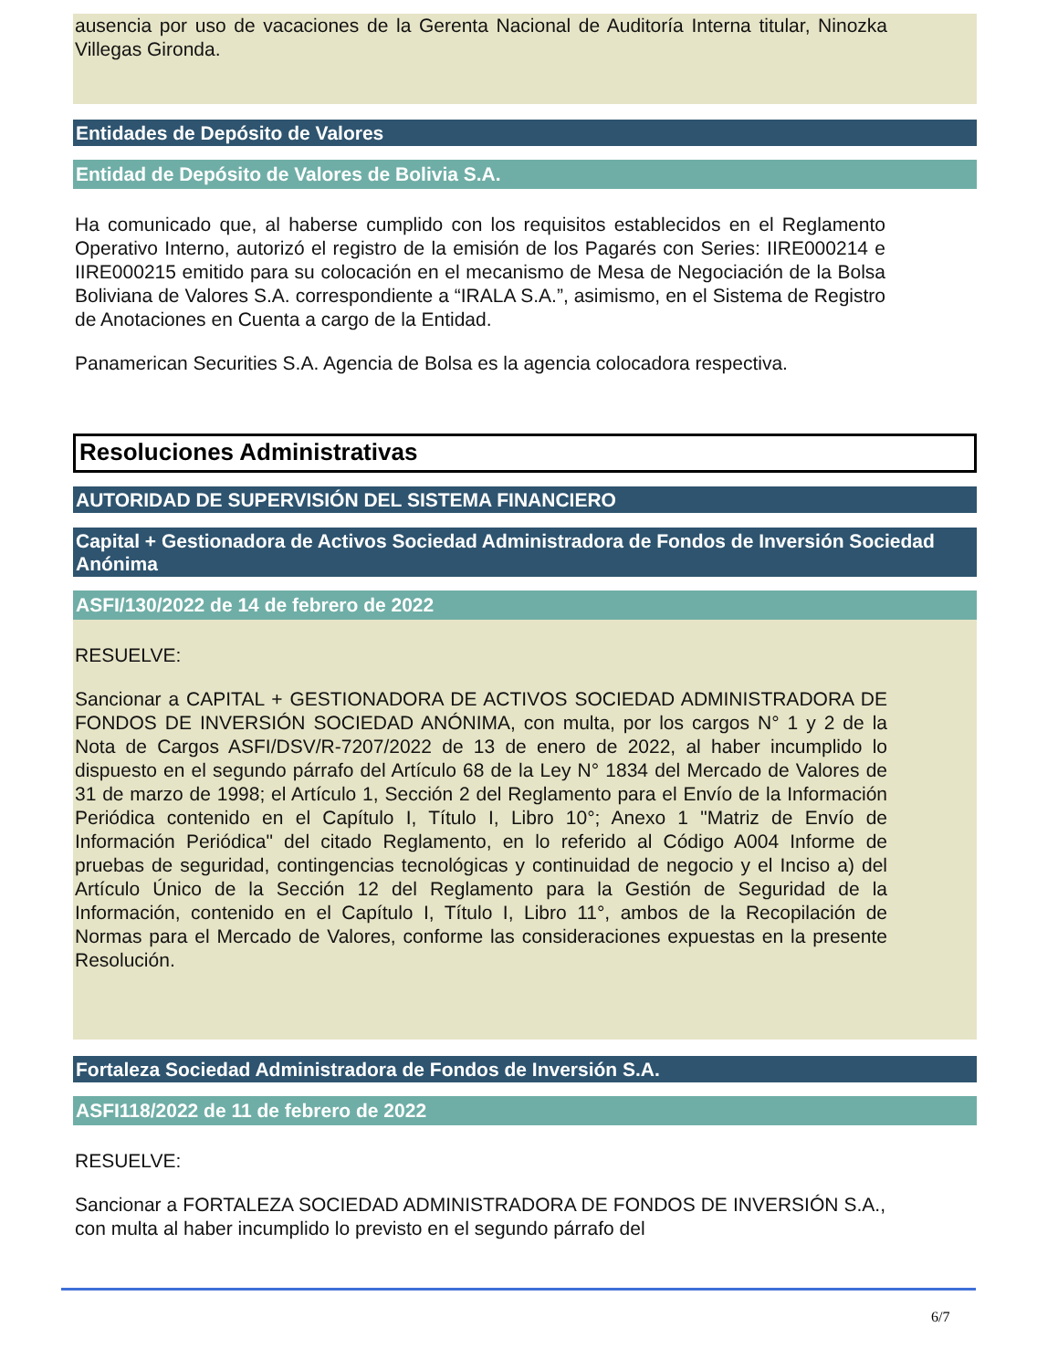ausencia por uso de vacaciones de la Gerenta Nacional de Auditoría Interna titular, Ninozka Villegas Gironda.
Entidades de Depósito de Valores
Entidad de Depósito de Valores de Bolivia S.A.
Ha comunicado que, al haberse cumplido con los requisitos establecidos en el Reglamento Operativo Interno, autorizó el registro de la emisión de los Pagarés con Series: IIRE000214 e IIRE000215 emitido para su colocación en el mecanismo de Mesa de Negociación de la Bolsa Boliviana de Valores S.A. correspondiente a “IRALA S.A.”, asimismo, en el Sistema de Registro de Anotaciones en Cuenta a cargo de la Entidad.
Panamerican Securities S.A. Agencia de Bolsa es la agencia colocadora respectiva.
Resoluciones Administrativas
AUTORIDAD DE SUPERVISIÓN DEL SISTEMA FINANCIERO
Capital + Gestionadora de Activos Sociedad Administradora de Fondos de Inversión Sociedad Anónima
ASFI/130/2022 de 14 de febrero de 2022
RESUELVE:
Sancionar a CAPITAL + GESTIONADORA DE ACTIVOS SOCIEDAD ADMINISTRADORA DE FONDOS DE INVERSIÓN SOCIEDAD ANÓNIMA, con multa, por los cargos N° 1 y 2 de la Nota de Cargos ASFI/DSV/R-7207/2022 de 13 de enero de 2022, al haber incumplido lo dispuesto en el segundo párrafo del Artículo 68 de la Ley N° 1834 del Mercado de Valores de 31 de marzo de 1998; el Artículo 1, Sección 2 del Reglamento para el Envío de la Información Periódica contenido en el Capítulo I, Título I, Libro 10°; Anexo 1 "Matriz de Envío de Información Periódica" del citado Reglamento, en lo referido al Código A004 Informe de pruebas de seguridad, contingencias tecnológicas y continuidad de negocio y el Inciso a) del Artículo Único de la Sección 12 del Reglamento para la Gestión de Seguridad de la Información, contenido en el Capítulo I, Título I, Libro 11°, ambos de la Recopilación de Normas para el Mercado de Valores, conforme las consideraciones expuestas en la presente Resolución.
Fortaleza Sociedad Administradora de Fondos de Inversión S.A.
ASFI118/2022 de 11 de febrero de 2022
RESUELVE:
Sancionar a FORTALEZA SOCIEDAD ADMINISTRADORA DE FONDOS DE INVERSIÓN S.A., con multa al haber incumplido lo previsto en el segundo párrafo del
6/7